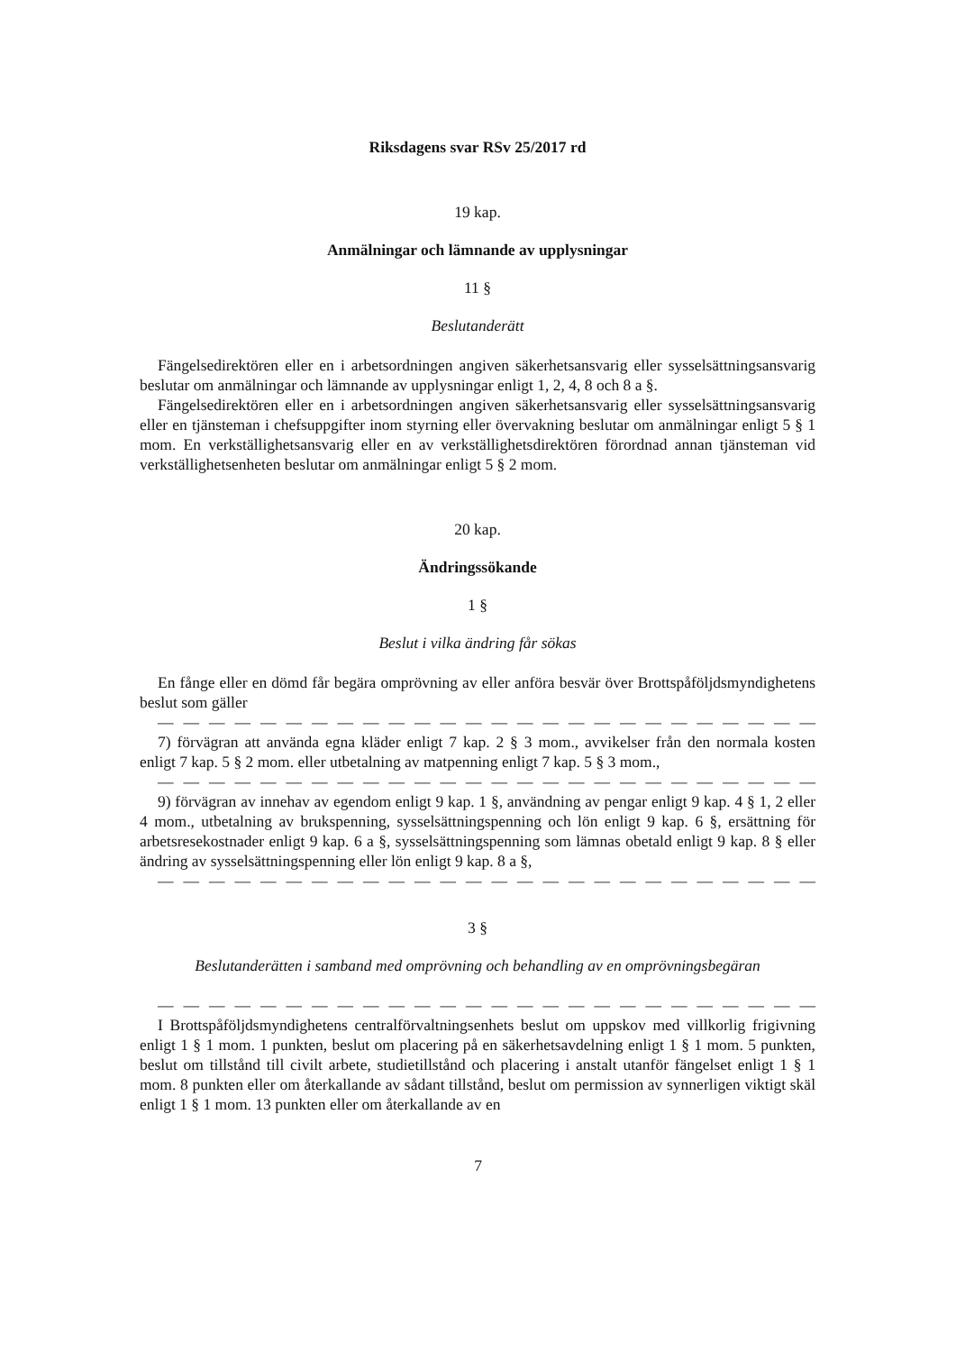Riksdagens svar RSv 25/2017 rd
19 kap.
Anmälningar och lämnande av upplysningar
11 §
Beslutanderätt
Fängelsedirektören eller en i arbetsordningen angiven säkerhetsansvarig eller sysselsättnings­ansvarig beslutar om anmälningar och lämnande av upplysningar enligt 1, 2, 4, 8 och 8 a §.
Fängelsedirektören eller en i arbetsordningen angiven säkerhetsansvarig eller sysselsättnings­ansvarig eller en tjänsteman i chefsuppgifter inom styrning eller övervakning beslutar om anmäl­ningar enligt 5 § 1 mom. En verkställighetsansvarig eller en av verkställighetsdirektören förord­nad annan tjänsteman vid verkställighetsenheten beslutar om anmälningar enligt 5 § 2 mom.
20 kap.
Ändringssökande
1 §
Beslut i vilka ändring får sökas
En fånge eller en dömd får begära omprövning av eller anföra besvär över Brottspåföljds­myndighetens beslut som gäller
— — — — — — — — — — — — — — — — — — — — — — — — — —
7) förvägran att använda egna kläder enligt 7 kap. 2 § 3 mom., avvikelser från den normala kos­ten enligt 7 kap. 5 § 2 mom. eller utbetalning av matpenning enligt 7 kap. 5 § 3 mom.,
— — — — — — — — — — — — — — — — — — — — — — — — — —
9) förvägran av innehav av egendom enligt 9 kap. 1 §, användning av pengar enligt 9 kap. 4 § 1, 2 eller 4 mom., utbetalning av brukspenning, sysselsättningspenning och lön enligt 9 kap. 6 §, er­sättning för arbetsresekostnader enligt 9 kap. 6 a §, sysselsättningspenning som lämnas obetald enligt 9 kap. 8 § eller ändring av sysselsättningspenning eller lön enligt 9 kap. 8 a §,
— — — — — — — — — — — — — — — — — — — — — — — — — —
3 §
Beslutanderätten i samband med omprövning och behandling av en omprövningsbegäran
— — — — — — — — — — — — — — — — — — — — — — — — — —
I Brottspåföljdsmyndighetens centralförvaltningsenhets beslut om uppskov med villkorlig fri­givning enligt 1 § 1 mom. 1 punkten, beslut om placering på en säkerhetsavdelning enligt 1 § 1 mom. 5 punkten, beslut om tillstånd till civilt arbete, studietillstånd och placering i anstalt ut­anför fängelset enligt 1 § 1 mom. 8 punkten eller om återkallande av sådant tillstånd, beslut om permission av synnerligen viktigt skäl enligt 1 § 1 mom. 13 punkten eller om återkallande av en
7